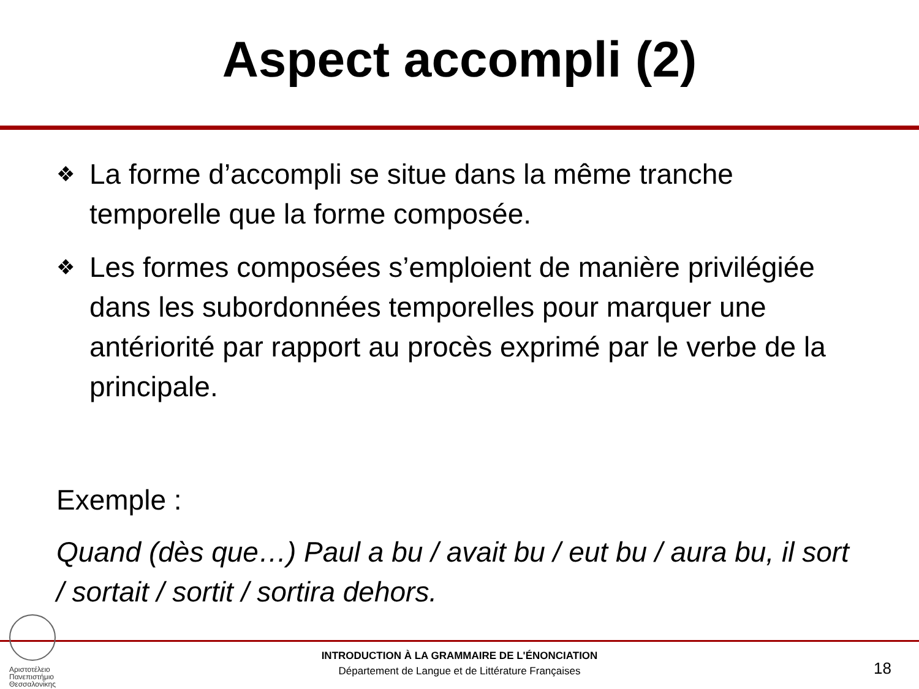Aspect accompli (2)
❖
La forme d’accompli se situe dans la même tranche temporelle que la forme composée.
❖
Les formes composées s’emploient de manière privilégiée dans les subordonnées temporelles pour marquer une antériorité par rapport au procès exprimé par le verbe de la principale.
Exemple :
Quand (dès que…) Paul a bu / avait bu / eut bu / aura bu, il sort / sortait / sortit / sortira dehors.
Αριστοτέλειο
Πανεπιστήμιο
Θεσσαλονίκης
INTRODUCTION À LA GRAMMAIRE DE L'ÉNONCIATION
Département de Langue et de Littérature Françaises
18